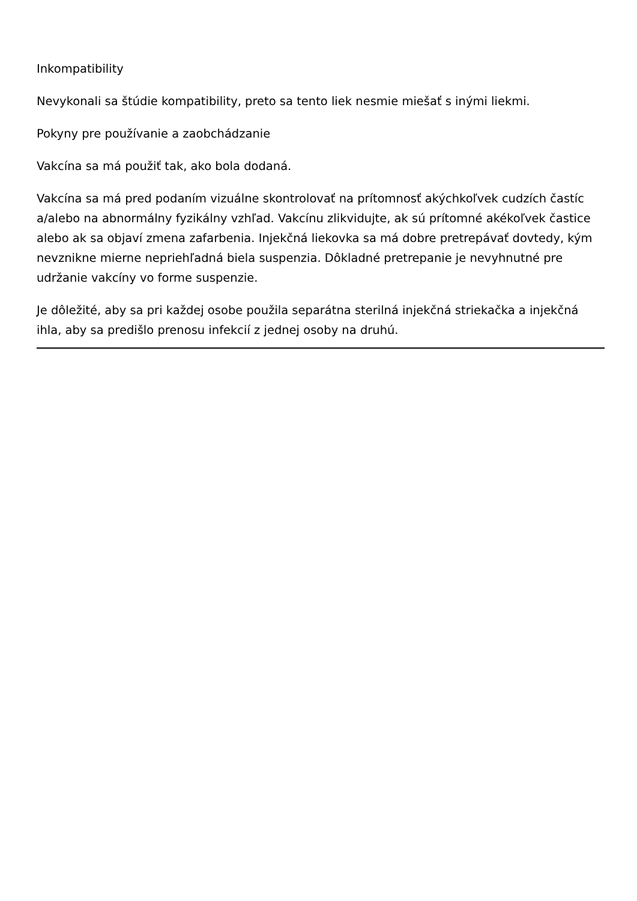Inkompatibility
Nevykonali sa štúdie kompatibility, preto sa tento liek nesmie miešať s inými liekmi.
Pokyny pre používanie a zaobchádzanie
Vakcína sa má použiť tak, ako bola dodaná.
Vakcína sa má pred podaním vizuálne skontrolovať na prítomnosť akýchkoľvek cudzích častíc a/alebo na abnormálny fyzikálny vzhľad. Vakcínu zlikvidujte, ak sú prítomné akékoľvek častice alebo ak sa objaví zmena zafarbenia. Injekčná liekovka sa má dobre pretrepávať dovtedy, kým nevznikne mierne nepriehľadná biela suspenzia. Dôkladné pretrepanie je nevyhnutné pre udržanie vakcíny vo forme suspenzie.
Je dôležité, aby sa pri každej osobe použila separátna sterilná injekčná striekačka a injekčná ihla, aby sa predišlo prenosu infekcií z jednej osoby na druhú.